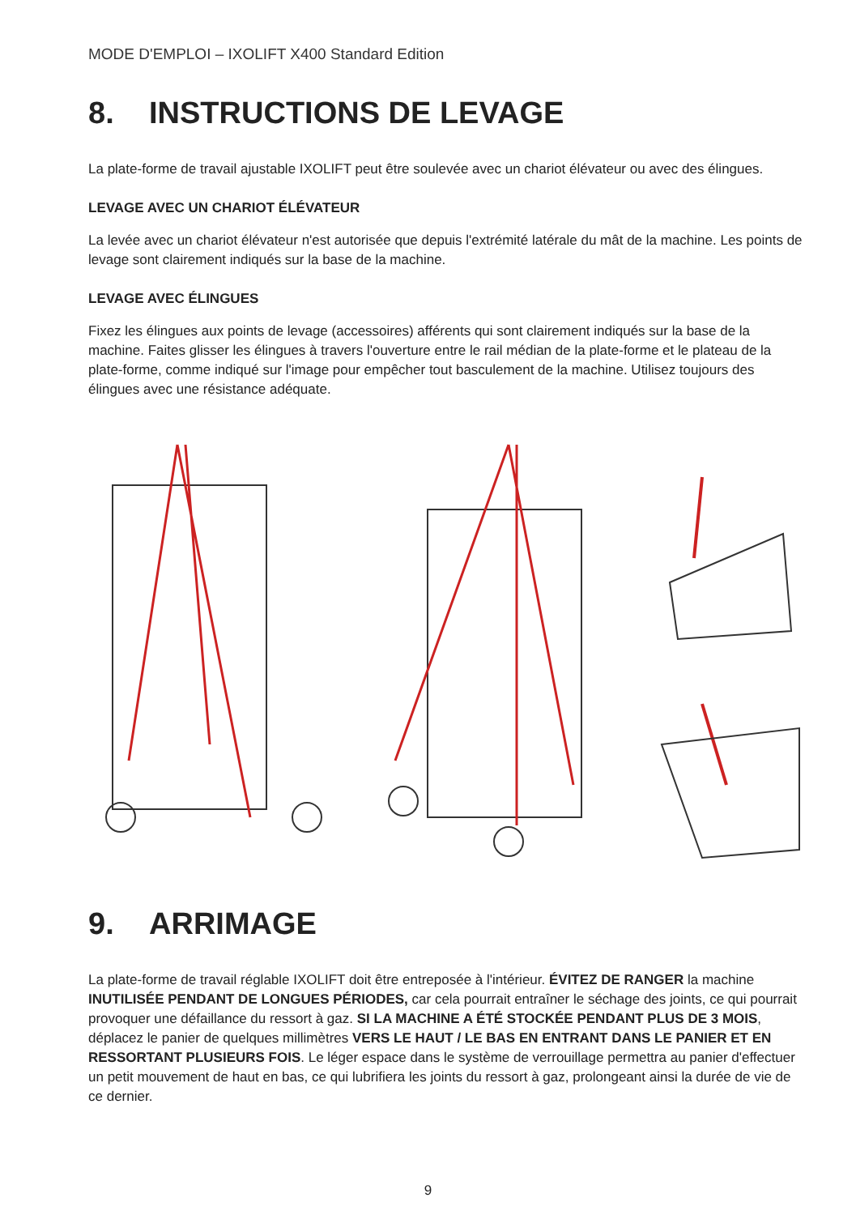MODE D'EMPLOI – IXOLIFT X400 Standard Edition
8. INSTRUCTIONS DE LEVAGE
La plate-forme de travail ajustable IXOLIFT peut être soulevée avec un chariot élévateur ou avec des élingues.
LEVAGE AVEC UN CHARIOT ÉLÉVATEUR
La levée avec un chariot élévateur n'est autorisée que depuis l'extrémité latérale du mât de la machine. Les points de levage sont clairement indiqués sur la base de la machine.
LEVAGE AVEC ÉLINGUES
Fixez les élingues aux points de levage (accessoires) afférents qui sont clairement indiqués sur la base de la machine. Faites glisser les élingues à travers l'ouverture entre le rail médian de la plate-forme et le plateau de la plate-forme, comme indiqué sur l'image pour empêcher tout basculement de la machine. Utilisez toujours des élingues avec une résistance adéquate.
9. ARRIMAGE
La plate-forme de travail réglable IXOLIFT doit être entreposée à l'intérieur. ÉVITEZ DE RANGER la machine INUTILISÉE PENDANT DE LONGUES PÉRIODES, car cela pourrait entraîner le séchage des joints, ce qui pourrait provoquer une défaillance du ressort à gaz. SI LA MACHINE A ÉTÉ STOCKÉE PENDANT PLUS DE 3 MOIS, déplacez le panier de quelques millimètres VERS LE HAUT / LE BAS EN ENTRANT DANS LE PANIER ET EN RESSORTANT PLUSIEURS FOIS. Le léger espace dans le système de verrouillage permettra au panier d'effectuer un petit mouvement de haut en bas, ce qui lubrifiera les joints du ressort à gaz, prolongeant ainsi la durée de vie de ce dernier.
9